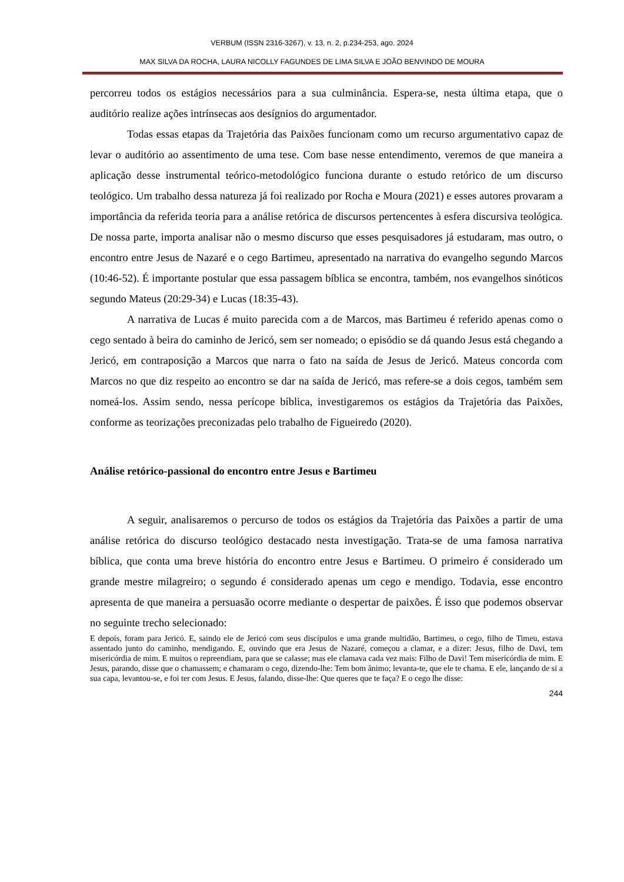VERBUM (ISSN 2316-3267), v. 13, n. 2, p.234-253, ago. 2024
MAX SILVA DA ROCHA, LAURA NICOLLY FAGUNDES DE LIMA SILVA E JOÃO BENVINDO DE MOURA
percorreu todos os estágios necessários para a sua culminância. Espera-se, nesta última etapa, que o auditório realize ações intrínsecas aos desígnios do argumentador.
Todas essas etapas da Trajetória das Paixões funcionam como um recurso argumentativo capaz de levar o auditório ao assentimento de uma tese. Com base nesse entendimento, veremos de que maneira a aplicação desse instrumental teórico-metodológico funciona durante o estudo retórico de um discurso teológico. Um trabalho dessa natureza já foi realizado por Rocha e Moura (2021) e esses autores provaram a importância da referida teoria para a análise retórica de discursos pertencentes à esfera discursiva teológica. De nossa parte, importa analisar não o mesmo discurso que esses pesquisadores já estudaram, mas outro, o encontro entre Jesus de Nazaré e o cego Bartimeu, apresentado na narrativa do evangelho segundo Marcos (10:46-52). É importante postular que essa passagem bíblica se encontra, também, nos evangelhos sinóticos segundo Mateus (20:29-34) e Lucas (18:35-43).
A narrativa de Lucas é muito parecida com a de Marcos, mas Bartimeu é referido apenas como o cego sentado à beira do caminho de Jericó, sem ser nomeado; o episódio se dá quando Jesus está chegando a Jericó, em contraposição a Marcos que narra o fato na saída de Jesus de Jericó. Mateus concorda com Marcos no que diz respeito ao encontro se dar na saída de Jericó, mas refere-se a dois cegos, também sem nomeá-los. Assim sendo, nessa perícope bíblica, investigaremos os estágios da Trajetória das Paixões, conforme as teorizações preconizadas pelo trabalho de Figueiredo (2020).
Análise retórico-passional do encontro entre Jesus e Bartimeu
A seguir, analisaremos o percurso de todos os estágios da Trajetória das Paixões a partir de uma análise retórica do discurso teológico destacado nesta investigação. Trata-se de uma famosa narrativa bíblica, que conta uma breve história do encontro entre Jesus e Bartimeu. O primeiro é considerado um grande mestre milagreiro; o segundo é considerado apenas um cego e mendigo. Todavia, esse encontro apresenta de que maneira a persuasão ocorre mediante o despertar de paixões. É isso que podemos observar no seguinte trecho selecionado:
E depois, foram para Jericó. E, saindo ele de Jericó com seus discípulos e uma grande multidão, Bartimeu, o cego, filho de Timeu, estava assentado junto do caminho, mendigando. E, ouvindo que era Jesus de Nazaré, começou a clamar, e a dizer: Jesus, filho de Davi, tem misericórdia de mim. E muitos o repreendiam, para que se calasse; mas ele clamava cada vez mais: Filho de Davi! Tem misericórdia de mim. E Jesus, parando, disse que o chamassem; e chamaram o cego, dizendo-lhe: Tem bom ânimo; levanta-te, que ele te chama. E ele, lançando de si a sua capa, levantou-se, e foi ter com Jesus. E Jesus, falando, disse-lhe: Que queres que te faça? E o cego lhe disse:
244